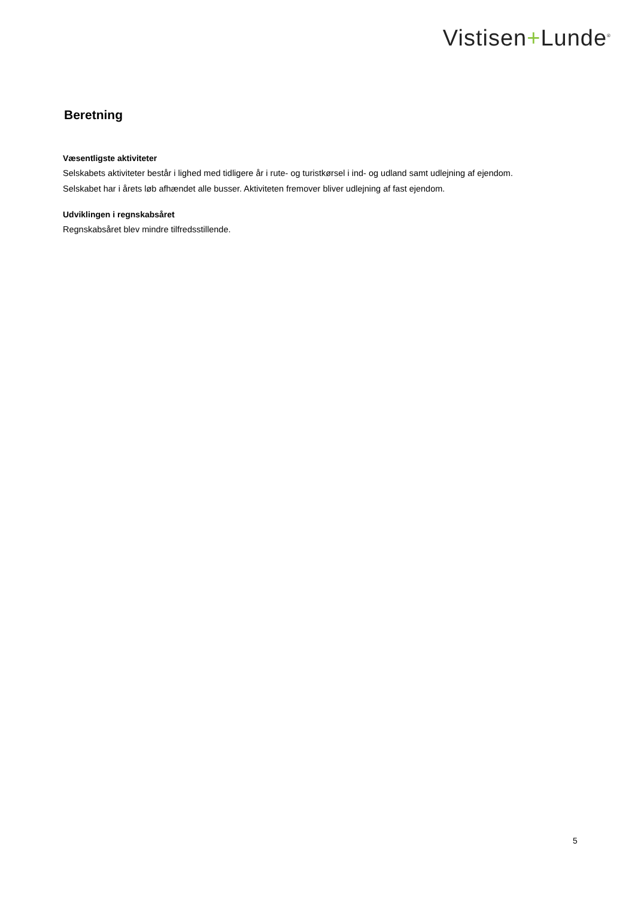Vistisen+Lunde<sup>®</sup>
Beretning
Væsentligste aktiviteter
Selskabets aktiviteter består i lighed med tidligere år i rute- og turistkørsel i ind- og udland samt udlejning af ejendom.
Selskabet har i årets løb afhændet alle busser. Aktiviteten fremover bliver udlejning af fast ejendom.
Udviklingen i regnskabsåret
Regnskabsåret blev mindre tilfredsstillende.
5